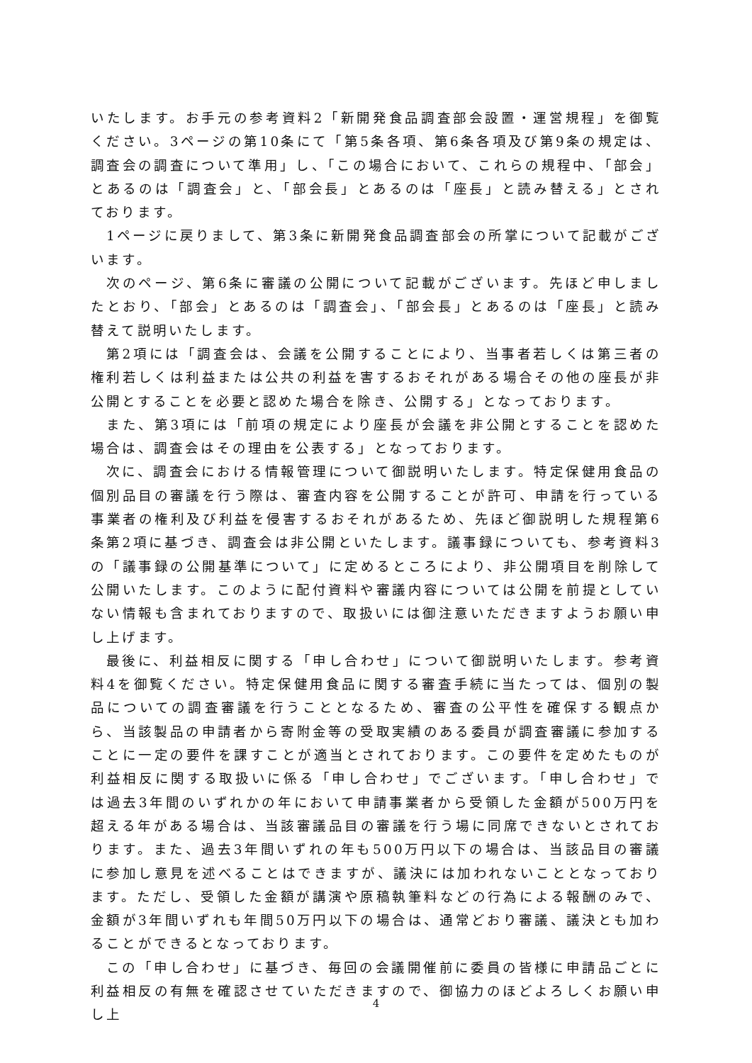いたします。お手元の参考資料2「新開発食品調査部会設置・運営規程」を御覧ください。3ページの第10条にて「第5条各項、第6条各項及び第9条の規定は、調査会の調査について準用」し、「この場合において、これらの規程中、「部会」とあるのは「調査会」と、「部会長」とあるのは「座長」と読み替える」とされております。
1ページに戻りまして、第3条に新開発食品調査部会の所掌について記載がございます。
次のページ、第6条に審議の公開について記載がございます。先ほど申しましたとおり、「部会」とあるのは「調査会」、「部会長」とあるのは「座長」と読み替えて説明いたします。
第2項には「調査会は、会議を公開することにより、当事者若しくは第三者の権利若しくは利益または公共の利益を害するおそれがある場合その他の座長が非公開とすることを必要と認めた場合を除き、公開する」となっております。
また、第3項には「前項の規定により座長が会議を非公開とすることを認めた場合は、調査会はその理由を公表する」となっております。
次に、調査会における情報管理について御説明いたします。特定保健用食品の個別品目の審議を行う際は、審査内容を公開することが許可、申請を行っている事業者の権利及び利益を侵害するおそれがあるため、先ほど御説明した規程第6条第2項に基づき、調査会は非公開といたします。議事録についても、参考資料3の「議事録の公開基準について」に定めるところにより、非公開項目を削除して公開いたします。このように配付資料や審議内容については公開を前提としていない情報も含まれておりますので、取扱いには御注意いただきますようお願い申し上げます。
最後に、利益相反に関する「申し合わせ」について御説明いたします。参考資料4を御覧ください。特定保健用食品に関する審査手続に当たっては、個別の製品についての調査審議を行うこととなるため、審査の公平性を確保する観点から、当該製品の申請者から寄附金等の受取実績のある委員が調査審議に参加することに一定の要件を課すことが適当とされております。この要件を定めたものが利益相反に関する取扱いに係る「申し合わせ」でございます。「申し合わせ」では過去3年間のいずれかの年において申請事業者から受領した金額が500万円を超える年がある場合は、当該審議品目の審議を行う場に同席できないとされております。また、過去3年間いずれの年も500万円以下の場合は、当該品目の審議に参加し意見を述べることはできますが、議決には加われないこととなっております。ただし、受領した金額が講演や原稿執筆料などの行為による報酬のみで、金額が3年間いずれも年間50万円以下の場合は、通常どおり審議、議決とも加わることができるとなっております。
この「申し合わせ」に基づき、毎回の会議開催前に委員の皆様に申請品ごとに利益相反の有無を確認させていただきますので、御協力のほどよろしくお願い申し上
4